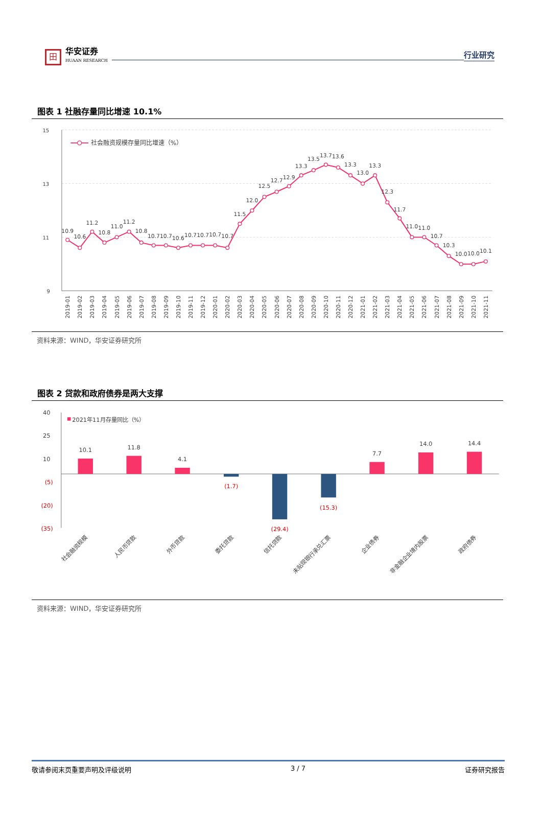田
华安证券
HUAAN RESEARCH
行业研究
图表 1 社融存量同比增速 10.1%
15
13
11
9
社会融资规模存量同比增速（%）
10.9
10.6
11.2
10.8
11.0
11.2
10.8
10.7
10.7
10.6
10.7
10.7
10.7
10.7
11.5
12.0
12.5
12.7
12.9
13.3
13.5
13.7
13.6
13.3
13.0
13.3
12.3
11.7
11.0
11.0
10.7
10.3
10.0
10.0
10.1
2019-01
2019-02
2019-03
2019-04
2019-05
2019-06
2019-07
2019-08
2019-09
2019-10
2019-11
2019-12
2020-01
2020-02
2020-03
2020-04
2020-05
2020-06
2020-07
2020-08
2020-09
2020-10
2020-11
2020-12
2021-01
2021-02
2021-03
2021-04
2021-05
2021-06
2021-07
2021-08
2021-09
2021-10
2021-11
资料来源：WIND，华安证券研究所
图表 2 贷款和政府债券是两大支撑
40
25
10
(5)
(20)
(35)
2021年11月存量同比（%）
10.1
11.8
4.1
7.7
14.0
14.4
(1.7)
(29.4)
(15.3)
社会融资规模
人民币贷款
外币贷款
委托贷款
信托贷款
未贴现银行承兑汇票
企业债券
非金融企业境内股票
政府债券
资料来源：WIND，华安证券研究所
敬请参阅末页重要声明及评级说明 3 / 7 证券研究报告